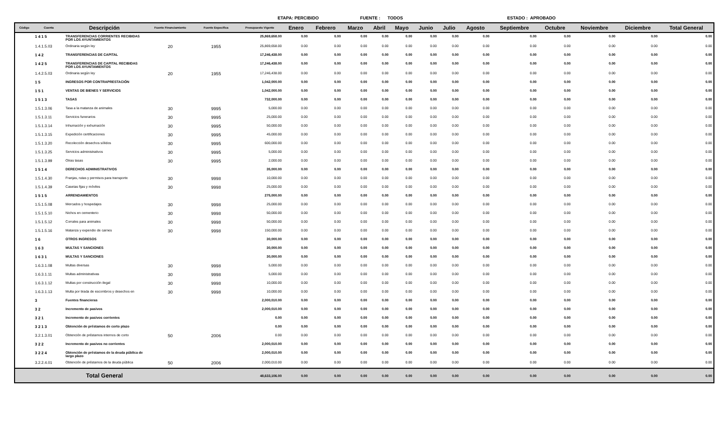ETAPA: PERCIBIDO FUENTE : TODOS ESTADO : APROBADO
| Código | Cuenta | Descripción | Fuente Financiamiento | Fuente Especifica | Presupuesto Vigente | Enero | Febrero | Marzo | Abril | Mayo | Junio | Julio | Agosto | Septiembre | Octubre | Noviembre | Diciembre | Total General |
| --- | --- | --- | --- | --- | --- | --- | --- | --- | --- | --- | --- | --- | --- | --- | --- | --- | --- | --- |
| | 1 4 1 5 | TRANSFERENCIAS CORRIENTES RECIBIDAS POR LOS AYUNTAMIENTOS | | | 25,869,658.00 | 0.00 | 0.00 | 0.00 | 0.00 | 0.00 | 0.00 | 0.00 | 0.00 | 0.00 | 0.00 | 0.00 | 0.00 | 0.00 |
| | 1.4.1.5.03 | Ordinaria según ley | 20 | 1955 | 25,869,658.00 | 0.00 | 0.00 | 0.00 | 0.00 | 0.00 | 0.00 | 0.00 | 0.00 | 0.00 | 0.00 | 0.00 | 0.00 | 0.00 |
| | 1 4 2 | TRANSFERENCIAS DE CAPITAL | | | 17,246,438.00 | 0.00 | 0.00 | 0.00 | 0.00 | 0.00 | 0.00 | 0.00 | 0.00 | 0.00 | 0.00 | 0.00 | 0.00 | 0.00 |
| | 1 4 2 5 | TRANSFERENCIAS DE CAPITAL RECIBIDAS POR LOS AYUNTAMIENTOS | | | 17,246,438.00 | 0.00 | 0.00 | 0.00 | 0.00 | 0.00 | 0.00 | 0.00 | 0.00 | 0.00 | 0.00 | 0.00 | 0.00 | 0.00 |
| | 1.4.2.5.03 | Ordinaria según ley | 20 | 1955 | 17,246,438.00 | 0.00 | 0.00 | 0.00 | 0.00 | 0.00 | 0.00 | 0.00 | 0.00 | 0.00 | 0.00 | 0.00 | 0.00 | 0.00 |
| | 1 5 | INGRESOS POR CONTRAPRESTACIÓN | | | 1,042,000.00 | 0.00 | 0.00 | 0.00 | 0.00 | 0.00 | 0.00 | 0.00 | 0.00 | 0.00 | 0.00 | 0.00 | 0.00 | 0.00 |
| | 1 5 1 | VENTAS DE BIENES Y SERVICIOS | | | 1,042,000.00 | 0.00 | 0.00 | 0.00 | 0.00 | 0.00 | 0.00 | 0.00 | 0.00 | 0.00 | 0.00 | 0.00 | 0.00 | 0.00 |
| | 1 5 1 3 | TASAS | | | 732,000.00 | 0.00 | 0.00 | 0.00 | 0.00 | 0.00 | 0.00 | 0.00 | 0.00 | 0.00 | 0.00 | 0.00 | 0.00 | 0.00 |
| | 1.5.1.3.06 | Tasa a la matanza de animales | 30 | 9995 | 5,000.00 | 0.00 | 0.00 | 0.00 | 0.00 | 0.00 | 0.00 | 0.00 | 0.00 | 0.00 | 0.00 | 0.00 | 0.00 | 0.00 |
| | 1.5.1.3.11 | Servicios funerarios | 30 | 9995 | 25,000.00 | 0.00 | 0.00 | 0.00 | 0.00 | 0.00 | 0.00 | 0.00 | 0.00 | 0.00 | 0.00 | 0.00 | 0.00 | 0.00 |
| | 1.5.1.3.14 | Inhumación y exhumación | 30 | 9995 | 50,000.00 | 0.00 | 0.00 | 0.00 | 0.00 | 0.00 | 0.00 | 0.00 | 0.00 | 0.00 | 0.00 | 0.00 | 0.00 | 0.00 |
| | 1.5.1.3.15 | Expedición certificaciones | 30 | 9995 | 45,000.00 | 0.00 | 0.00 | 0.00 | 0.00 | 0.00 | 0.00 | 0.00 | 0.00 | 0.00 | 0.00 | 0.00 | 0.00 | 0.00 |
| | 1.5.1.3.20 | Recolección desechos sólidos | 30 | 9995 | 600,000.00 | 0.00 | 0.00 | 0.00 | 0.00 | 0.00 | 0.00 | 0.00 | 0.00 | 0.00 | 0.00 | 0.00 | 0.00 | 0.00 |
| | 1.5.1.3.25 | Servicios administrativos | 30 | 9995 | 5,000.00 | 0.00 | 0.00 | 0.00 | 0.00 | 0.00 | 0.00 | 0.00 | 0.00 | 0.00 | 0.00 | 0.00 | 0.00 | 0.00 |
| | 1.5.1.3.99 | Otras tasas | 30 | 9995 | 2,000.00 | 0.00 | 0.00 | 0.00 | 0.00 | 0.00 | 0.00 | 0.00 | 0.00 | 0.00 | 0.00 | 0.00 | 0.00 | 0.00 |
| | 1 5 1 4 | DERECHOS ADMINISTRATIVOS | | | 35,000.00 | 0.00 | 0.00 | 0.00 | 0.00 | 0.00 | 0.00 | 0.00 | 0.00 | 0.00 | 0.00 | 0.00 | 0.00 | 0.00 |
| | 1.5.1.4.30 | Franjas, rutas y permisos para transporte | 30 | 9998 | 10,000.00 | 0.00 | 0.00 | 0.00 | 0.00 | 0.00 | 0.00 | 0.00 | 0.00 | 0.00 | 0.00 | 0.00 | 0.00 | 0.00 |
| | 1.5.1.4.39 | Casetas fijas y móviles | 30 | 9998 | 25,000.00 | 0.00 | 0.00 | 0.00 | 0.00 | 0.00 | 0.00 | 0.00 | 0.00 | 0.00 | 0.00 | 0.00 | 0.00 | 0.00 |
| | 1 5 1 5 | ARRENDAMIENTOS | | | 275,000.00 | 0.00 | 0.00 | 0.00 | 0.00 | 0.00 | 0.00 | 0.00 | 0.00 | 0.00 | 0.00 | 0.00 | 0.00 | 0.00 |
| | 1.5.1.5.08 | Mercados y hospedajes | 30 | 9998 | 25,000.00 | 0.00 | 0.00 | 0.00 | 0.00 | 0.00 | 0.00 | 0.00 | 0.00 | 0.00 | 0.00 | 0.00 | 0.00 | 0.00 |
| | 1.5.1.5.10 | Nichos en cementerio | 30 | 9998 | 50,000.00 | 0.00 | 0.00 | 0.00 | 0.00 | 0.00 | 0.00 | 0.00 | 0.00 | 0.00 | 0.00 | 0.00 | 0.00 | 0.00 |
| | 1.5.1.5.12 | Corrales para animales | 30 | 9998 | 50,000.00 | 0.00 | 0.00 | 0.00 | 0.00 | 0.00 | 0.00 | 0.00 | 0.00 | 0.00 | 0.00 | 0.00 | 0.00 | 0.00 |
| | 1.5.1.5.16 | Matanza y expendio de carnes | 30 | 9998 | 150,000.00 | 0.00 | 0.00 | 0.00 | 0.00 | 0.00 | 0.00 | 0.00 | 0.00 | 0.00 | 0.00 | 0.00 | 0.00 | 0.00 |
| | 1 6 | OTROS INGRESOS | | | 30,000.00 | 0.00 | 0.00 | 0.00 | 0.00 | 0.00 | 0.00 | 0.00 | 0.00 | 0.00 | 0.00 | 0.00 | 0.00 | 0.00 |
| | 1 6 3 | MULTAS Y SANCIONES | | | 30,000.00 | 0.00 | 0.00 | 0.00 | 0.00 | 0.00 | 0.00 | 0.00 | 0.00 | 0.00 | 0.00 | 0.00 | 0.00 | 0.00 |
| | 1 6 3 1 | MULTAS Y SANCIONES | | | 30,000.00 | 0.00 | 0.00 | 0.00 | 0.00 | 0.00 | 0.00 | 0.00 | 0.00 | 0.00 | 0.00 | 0.00 | 0.00 | 0.00 |
| | 1.6.3.1.08 | Multas diversas | 30 | 9998 | 5,000.00 | 0.00 | 0.00 | 0.00 | 0.00 | 0.00 | 0.00 | 0.00 | 0.00 | 0.00 | 0.00 | 0.00 | 0.00 | 0.00 |
| | 1.6.3.1.11 | Multas administrativas | 30 | 9998 | 5,000.00 | 0.00 | 0.00 | 0.00 | 0.00 | 0.00 | 0.00 | 0.00 | 0.00 | 0.00 | 0.00 | 0.00 | 0.00 | 0.00 |
| | 1.6.3.1.12 | Multas por construcción ilegal | 30 | 9998 | 10,000.00 | 0.00 | 0.00 | 0.00 | 0.00 | 0.00 | 0.00 | 0.00 | 0.00 | 0.00 | 0.00 | 0.00 | 0.00 | 0.00 |
| | 1.6.3.1.13 | Multa por tirada de escombros y desechos en | 30 | 9998 | 10,000.00 | 0.00 | 0.00 | 0.00 | 0.00 | 0.00 | 0.00 | 0.00 | 0.00 | 0.00 | 0.00 | 0.00 | 0.00 | 0.00 |
| | 3 | Fuentes financieras | | | 2,000,010.00 | 0.00 | 0.00 | 0.00 | 0.00 | 0.00 | 0.00 | 0.00 | 0.00 | 0.00 | 0.00 | 0.00 | 0.00 | 0.00 |
| | 3 2 | Incremento de pasivos | | | 2,000,010.00 | 0.00 | 0.00 | 0.00 | 0.00 | 0.00 | 0.00 | 0.00 | 0.00 | 0.00 | 0.00 | 0.00 | 0.00 | 0.00 |
| | 3 2 1 | Incremento de pasivos corrientes | | | 0.00 | 0.00 | 0.00 | 0.00 | 0.00 | 0.00 | 0.00 | 0.00 | 0.00 | 0.00 | 0.00 | 0.00 | 0.00 | 0.00 |
| | 3 2 1 3 | Obtención de préstamos de corto plazo | | | 0.00 | 0.00 | 0.00 | 0.00 | 0.00 | 0.00 | 0.00 | 0.00 | 0.00 | 0.00 | 0.00 | 0.00 | 0.00 | 0.00 |
| | 3.2.1.3.01 | Obtención de préstamos internos de corto | 50 | 2006 | 0.00 | 0.00 | 0.00 | 0.00 | 0.00 | 0.00 | 0.00 | 0.00 | 0.00 | 0.00 | 0.00 | 0.00 | 0.00 | 0.00 |
| | 3 2 2 | Incremento de pasivos no corrientes | | | 2,000,010.00 | 0.00 | 0.00 | 0.00 | 0.00 | 0.00 | 0.00 | 0.00 | 0.00 | 0.00 | 0.00 | 0.00 | 0.00 | 0.00 |
| | 3 2 2 4 | Obtención de préstamos de la deuda pública de largo plazo | | | 2,000,010.00 | 0.00 | 0.00 | 0.00 | 0.00 | 0.00 | 0.00 | 0.00 | 0.00 | 0.00 | 0.00 | 0.00 | 0.00 | 0.00 |
| | 3.2.2.4.01 | Obtención de préstamos de la deuda pública | 50 | 2006 | 2,000,010.00 | 0.00 | 0.00 | 0.00 | 0.00 | 0.00 | 0.00 | 0.00 | 0.00 | 0.00 | 0.00 | 0.00 | 0.00 | 0.00 |
| | | Total General | | | 48,633,106.00 | 0.00 | 0.00 | 0.00 | 0.00 | 0.00 | 0.00 | 0.00 | 0.00 | 0.00 | 0.00 | 0.00 | 0.00 | 0.00 |